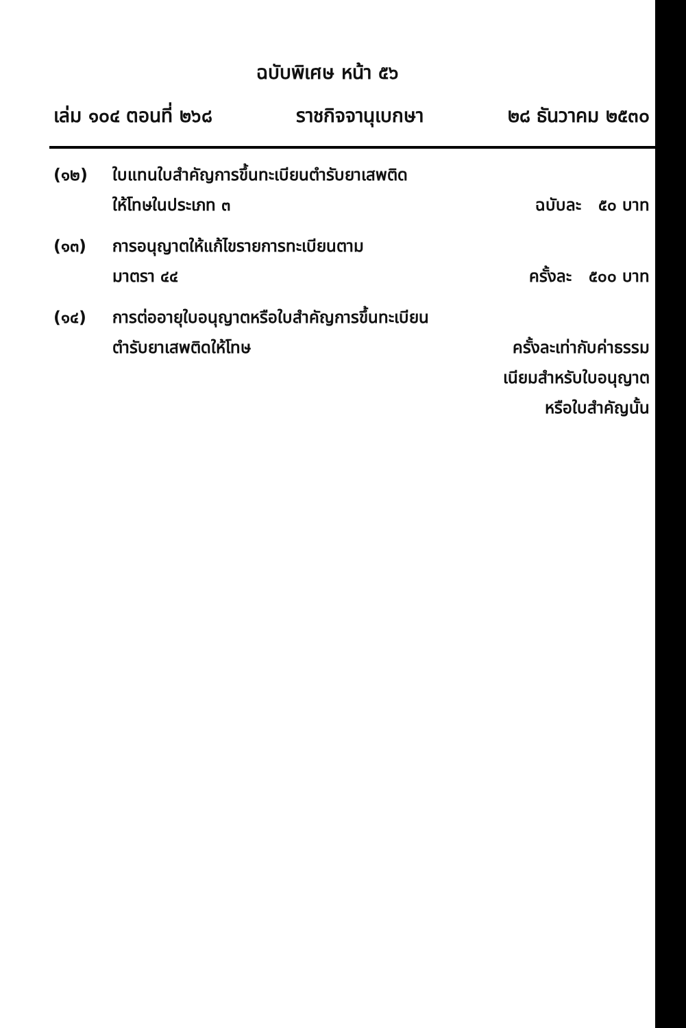ฉบับพิเศษ หน้า ๕๖
เล่ม ๑๐๔ ตอนที่ ๒๖๘ ราชกิจจานุเบกษา ๒๘ ธันวาคม ๒๕๓๐
(๑๒) ใบแทนใบสำคัญการขึ้นทะเบียนตำรับยาเสพติด
ให้โทษในประเภท ๓
ฉบับละ ๕๐ บาท
(๑๓) การอนุญาตให้แก้ไขรายการทะเบียนตาม
มาตรา ๔๔
ครั้งละ ๕๐๐ บาท
(๑๔) การต่ออายุใบอนุญาตหรือใบสำคัญการขึ้นทะเบียน
ตำรับยาเสพติดให้โทษ
ครั้งละเท่ากับค่าธรรม
เนียมสำหรับใบอนุญาต
หรือใบสำคัญนั้น